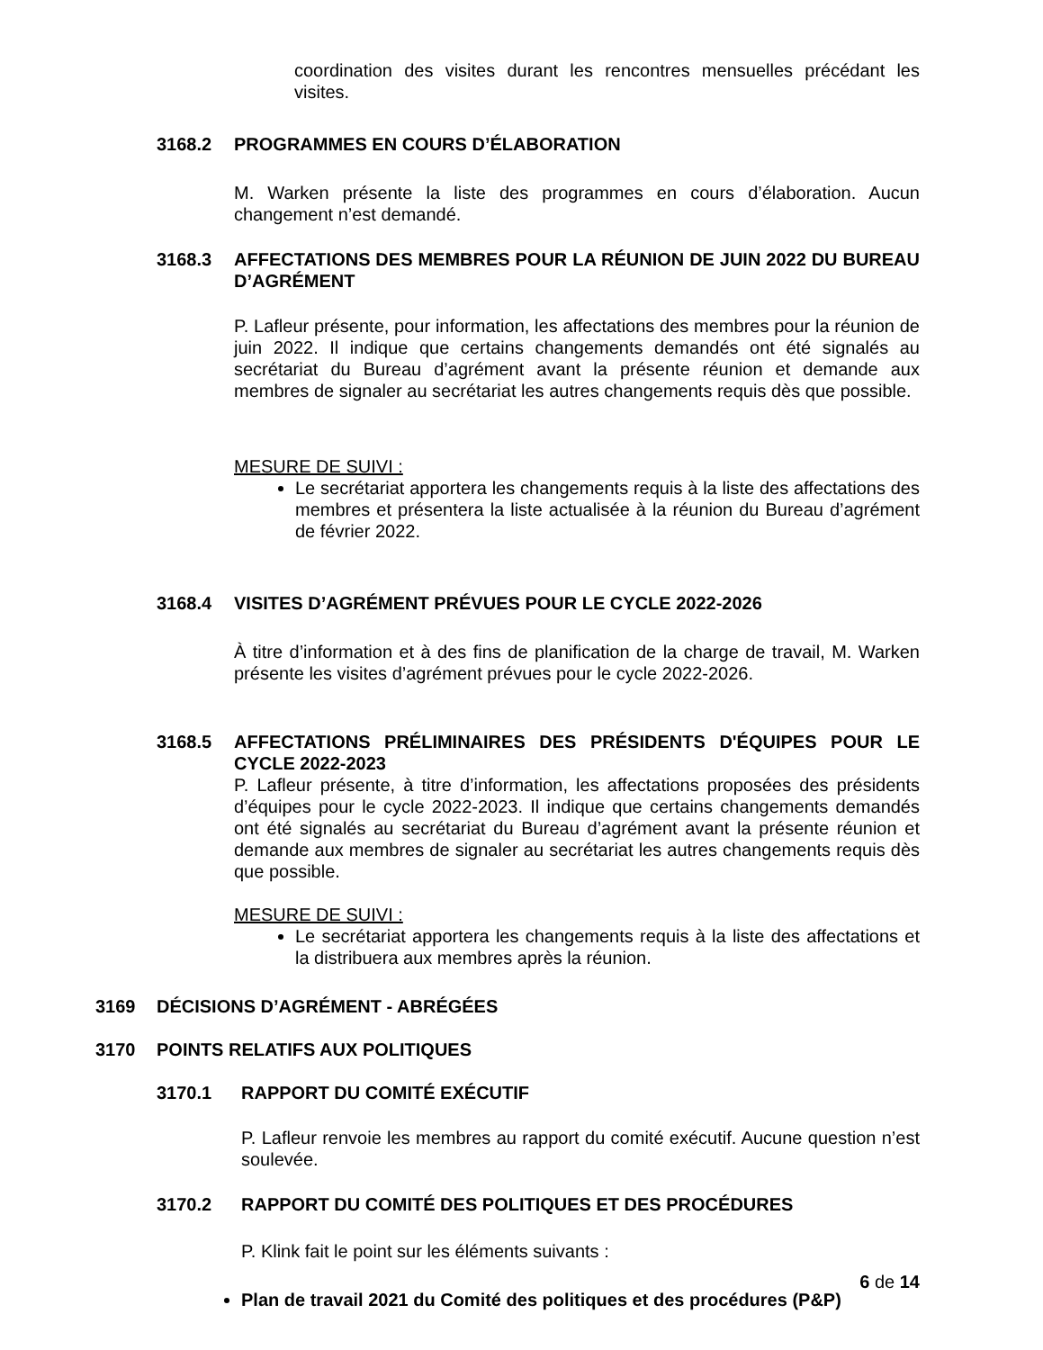coordination des visites durant les rencontres mensuelles précédant les visites.
3168.2 PROGRAMMES EN COURS D’ÉLABORATION
M. Warken présente la liste des programmes en cours d’élaboration. Aucun changement n’est demandé.
3168.3 AFFECTATIONS DES MEMBRES POUR LA RÉUNION DE JUIN 2022 DU BUREAU D’AGRÉMENT
P. Lafleur présente, pour information, les affectations des membres pour la réunion de juin 2022. Il indique que certains changements demandés ont été signalés au secrétariat du Bureau d’agrément avant la présente réunion et demande aux membres de signaler au secrétariat les autres changements requis dès que possible.
MESURE DE SUIVI :
Le secrétariat apportera les changements requis à la liste des affectations des membres et présentera la liste actualisée à la réunion du Bureau d’agrément de février 2022.
3168.4 VISITES D’AGRÉMENT PRÉVUES POUR LE CYCLE 2022-2026
À titre d’information et à des fins de planification de la charge de travail, M. Warken présente les visites d’agrément prévues pour le cycle 2022-2026.
3168.5 AFFECTATIONS PRÉLIMINAIRES DES PRÉSIDENTS D'ÉQUIPES POUR LE CYCLE 2022-2023
P. Lafleur présente, à titre d’information, les affectations proposées des présidents d’équipes pour le cycle 2022-2023. Il indique que certains changements demandés ont été signalés au secrétariat du Bureau d’agrément avant la présente réunion et demande aux membres de signaler au secrétariat les autres changements requis dès que possible.
MESURE DE SUIVI :
Le secrétariat apportera les changements requis à la liste des affectations et la distribuera aux membres après la réunion.
3169 DÉCISIONS D’AGRÉMENT - ABRÉGÉES
3170 POINTS RELATIFS AUX POLITIQUES
3170.1 RAPPORT DU COMITÉ EXÉCUTIF
P. Lafleur renvoie les membres au rapport du comité exécutif. Aucune question n’est soulevée.
3170.2 RAPPORT DU COMITÉ DES POLITIQUES ET DES PROCÉDURES
P. Klink fait le point sur les éléments suivants :
Plan de travail 2021 du Comité des politiques et des procédures (P&P)
6 de 14